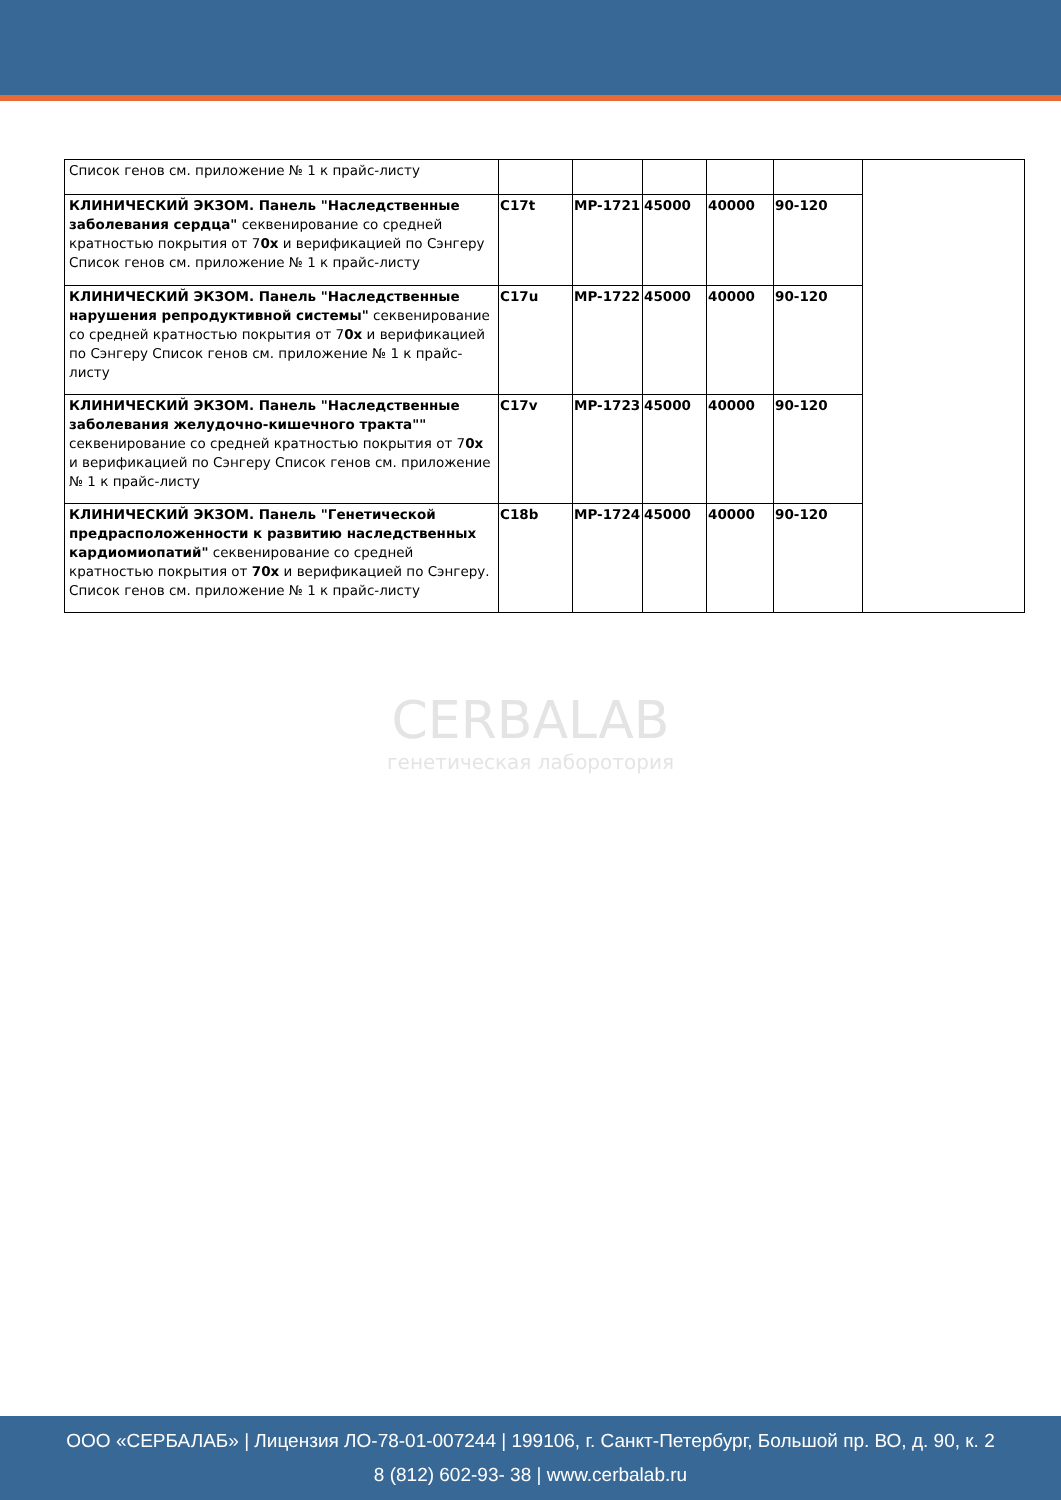CERBALAB
генетическая лаборотория
| Список генов см. приложение № 1 к прайс-листу | | | | | | |
| КЛИНИЧЕСКИЙ ЭКЗОМ. Панель "Наследственные заболевания сердца" секвенирование со средней кратностью покрытия от 7 0x и верификацией по Сэнгеру Список генов см. приложение № 1 к прайс-листу | C17t | MP-1721 | 45000 | 40000 | 90-120 | |
| КЛИНИЧЕСКИЙ ЭКЗОМ. Панель "Наследственные нарушения репродуктивной системы" секвенирование со средней кратностью покрытия от 7 0x и верификацией по Сэнгеру Список генов см. приложение № 1 к прайс-листу | C17u | MP-1722 | 45000 | 40000 | 90-120 | |
| КЛИНИЧЕСКИЙ ЭКЗОМ. Панель "Наследственные заболевания желудочно-кишечного тракта"" секвенирование со средней кратностью покрытия от 7 0x и верификацией по Сэнгеру Список генов см. приложение № 1 к прайс-листу | C17v | MP-1723 | 45000 | 40000 | 90-120 | |
| КЛИНИЧЕСКИЙ ЭКЗОМ. Панель "Генетической предрасположенности к развитию наследственных кардиомиопатий" секвенирование со средней кратностью покрытия от 70x и верификацией по Сэнгеру. Список генов см. приложение № 1 к прайс-листу | C18b | MP-1724 | 45000 | 40000 | 90-120 | |
ООО «СЕРБАЛАБ» | Лицензия ЛО-78-01-007244 | 199106, г. Санкт-Петербург, Большой пр. ВО, д. 90, к. 2
8 (812) 602-93- 38 | www.cerbalab.ru